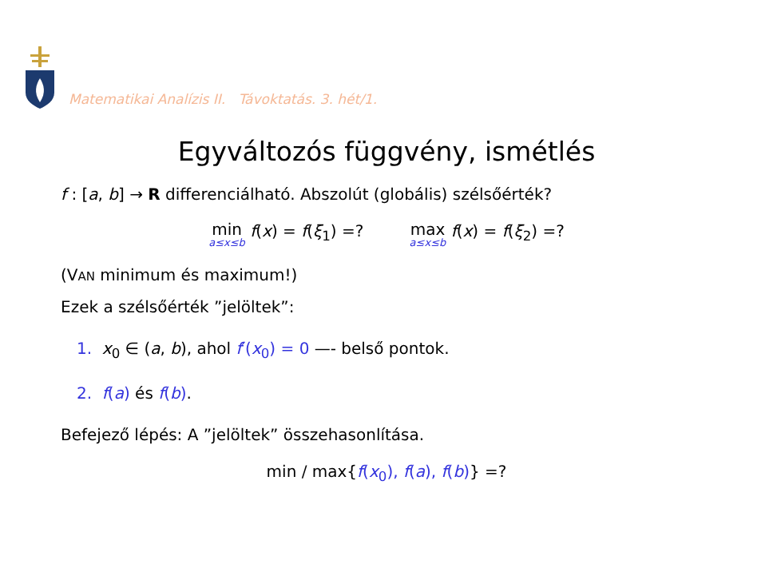Matematikai Analízis II. Távoktatás. 3. hét/1.
Egyváltozós függvény, ismétlés
f : [a, b] → R differenciálható. Abszolút (globális) szélsőérték?
min a≤x≤b f(x) = f(ξ<sub>1</sub>) =? max a≤x≤b f(x) = f(ξ<sub>2</sub>) =?
(VAN minimum és maximum!)
Ezek a szélsőérték ”jelöltek”:
1. x<sub>0</sub> ∈ (a, b), ahol f′(x<sub>0</sub>) = 0 —- belső pontok.
2. f(a) és f(b).
Befejező lépés: A ”jelöltek” összehasonlítása.
min / max{f(x<sub>0</sub>), f(a), f(b)} =?